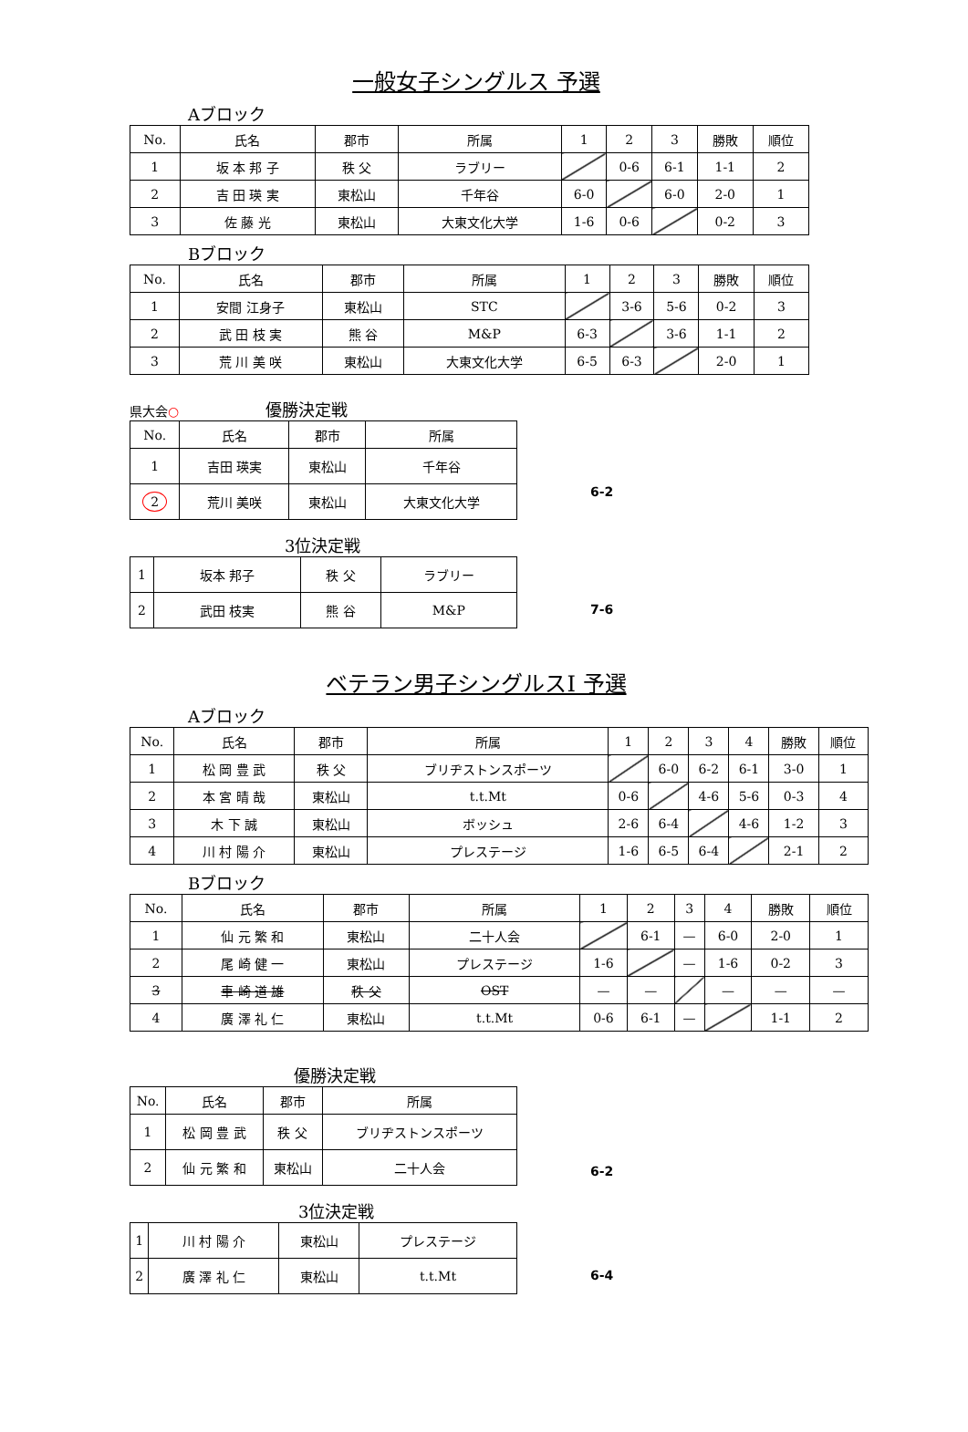一般女子シングルス 予選
Aブロック
| No. | 氏名 | 郡市 | 所属 | 1 | 2 | 3 | 勝敗 | 順位 |
| --- | --- | --- | --- | --- | --- | --- | --- | --- |
| 1 | 坂 本 邦 子 | 秩 父 | ラブリー | | 0-6 | 6-1 | 1-1 | 2 |
| 2 | 吉 田 瑛 実 | 東松山 | 千年谷 | 6-0 | | 6-0 | 2-0 | 1 |
| 3 | 佐 藤 光 | 東松山 | 大東文化大学 | 1-6 | 0-6 | | 0-2 | 3 |
Bブロック
| No. | 氏名 | 郡市 | 所属 | 1 | 2 | 3 | 勝敗 | 順位 |
| --- | --- | --- | --- | --- | --- | --- | --- | --- |
| 1 | 安間 江身子 | 東松山 | STC | | 3-6 | 5-6 | 0-2 | 3 |
| 2 | 武 田 枝 実 | 熊 谷 | M&P | 6-3 | | 3-6 | 1-1 | 2 |
| 3 | 荒 川 美 咲 | 東松山 | 大東文化大学 | 6-5 | 6-3 | | 2-0 | 1 |
県大会○ 優勝決定戦
| No. | 氏名 | 郡市 | 所属 |
| --- | --- | --- | --- |
| 1 | 吉田 瑛実 | 東松山 | 千年谷 |
| 2 | 荒川 美咲 | 東松山 | 大東文化大学 |
6-2
3位決定戦
| 1 | 坂本 邦子 | 秩 父 | ラブリー |
| 2 | 武田 枝実 | 熊 谷 | M&P |
7-6
ベテラン男子シングルスⅠ 予選
Aブロック
| No. | 氏名 | 郡市 | 所属 | 1 | 2 | 3 | 4 | 勝敗 | 順位 |
| --- | --- | --- | --- | --- | --- | --- | --- | --- | --- |
| 1 | 松 岡 豊 武 | 秩 父 | ブリヂストンスポーツ | | 6-0 | 6-2 | 6-1 | 3-0 | 1 |
| 2 | 本 宮 晴 哉 | 東松山 | t.t.Mt | 0-6 | | 4-6 | 5-6 | 0-3 | 4 |
| 3 | 木 下 誠 | 東松山 | ボッシュ | 2-6 | 6-4 | | 4-6 | 1-2 | 3 |
| 4 | 川 村 陽 介 | 東松山 | プレステージ | 1-6 | 6-5 | 6-4 | | 2-1 | 2 |
Bブロック
| No. | 氏名 | 郡市 | 所属 | 1 | 2 | 3 | 4 | 勝敗 | 順位 |
| --- | --- | --- | --- | --- | --- | --- | --- | --- | --- |
| 1 | 仙 元 繁 和 | 東松山 | 二十人会 | | 6-1 | — | 6-0 | 2-0 | 1 |
| 2 | 尾 崎 健 一 | 東松山 | プレステージ | 1-6 | | — | 1-6 | 0-2 | 3 |
| 3 | 車 崎 道 雄 | 秩 父 | OST | — | — | | — | — | — |
| 4 | 廣 澤 礼 仁 | 東松山 | t.t.Mt | 0-6 | 6-1 | — | | 1-1 | 2 |
優勝決定戦
| No. | 氏名 | 郡市 | 所属 |
| --- | --- | --- | --- |
| 1 | 松 岡 豊 武 | 秩 父 | ブリヂストンスポーツ |
| 2 | 仙 元 繁 和 | 東松山 | 二十人会 |
6-2
3位決定戦
| 1 | 川 村 陽 介 | 東松山 | プレステージ |
| 2 | 廣 澤 礼 仁 | 東松山 | t.t.Mt |
6-4